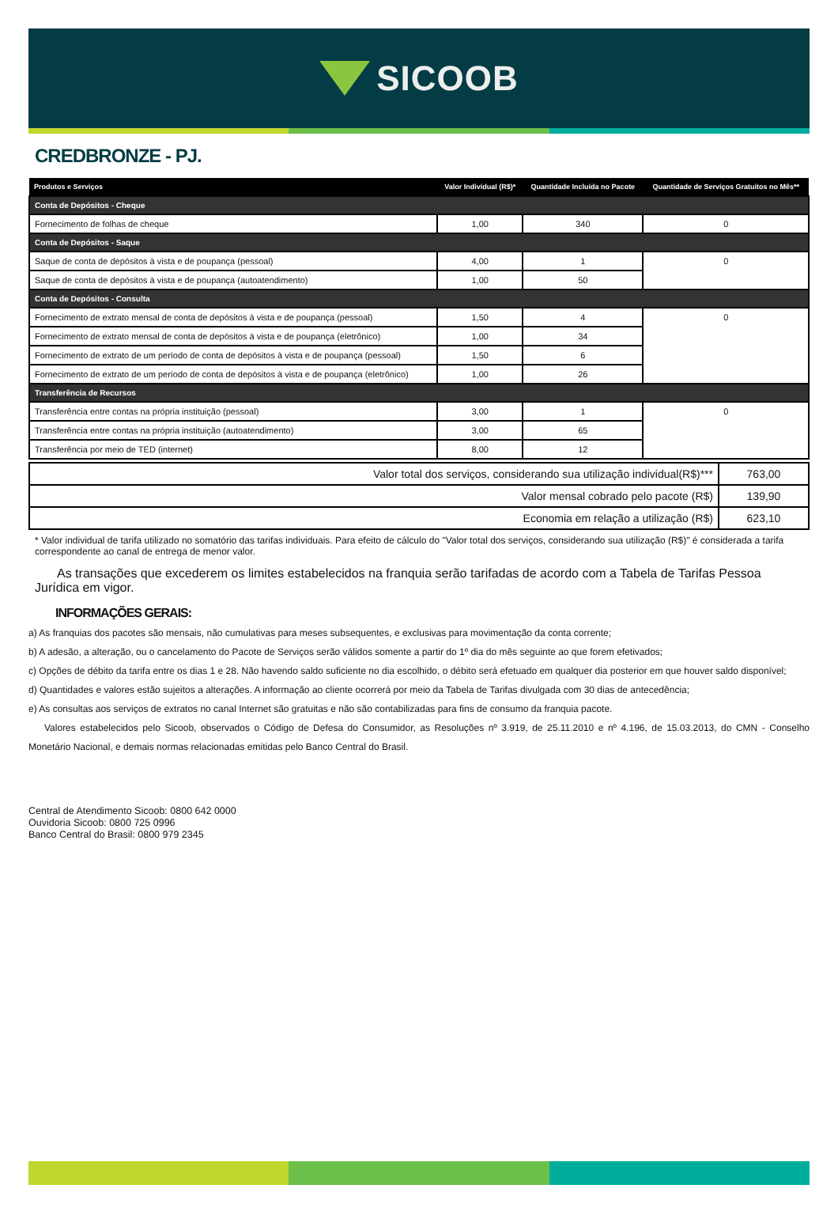SICOOB
CREDBRONZE - PJ.
| Produtos e Serviços | Valor Individual (R$)* | Quantidade Incluída no Pacote | Quantidade de Serviços Gratuitos no Mês** |
| --- | --- | --- | --- |
| Conta de Depósitos - Cheque | | | |
| Fornecimento de folhas de cheque | 1,00 | 340 | 0 |
| Conta de Depósitos - Saque | | | |
| Saque de conta de depósitos à vista e de poupança (pessoal) | 4,00 | 1 | 0 |
| Saque de conta de depósitos à vista e de poupança (autoatendimento) | 1,00 | 50 | |
| Conta de Depósitos - Consulta | | | |
| Fornecimento de extrato mensal de conta de depósitos à vista e de poupança (pessoal) | 1,50 | 4 | 0 |
| Fornecimento de extrato mensal de conta de depósitos à vista e de poupança (eletrônico) | 1,00 | 34 | |
| Fornecimento de extrato de um período de conta de depósitos à vista e de poupança (pessoal) | 1,50 | 6 | |
| Fornecimento de extrato de um período de conta de depósitos à vista e de poupança (eletrônico) | 1,00 | 26 | |
| Transferência de Recursos | | | |
| Transferência entre contas na própria instituição (pessoal) | 3,00 | 1 | 0 |
| Transferência entre contas na própria instituição (autoatendimento) | 3,00 | 65 | |
| Transferência por meio de TED (internet) | 8,00 | 12 | |
| Valor total dos serviços, considerando sua utilização individual(R$)*** | 763,00 |
| Valor mensal cobrado pelo pacote (R$) | 139,90 |
| Economia em relação a utilização (R$) | 623,10 |
* Valor individual de tarifa utilizado no somatório das tarifas individuais. Para efeito de cálculo do "Valor total dos serviços, considerando sua utilização (R$)" é considerada a tarifa correspondente ao canal de entrega de menor valor.
As transações que excederem os limites estabelecidos na franquia serão tarifadas de acordo com a Tabela de Tarifas Pessoa Jurídica em vigor.
INFORMAÇÕES GERAIS:
a) As franquias dos pacotes são mensais, não cumulativas para meses subsequentes, e exclusivas para movimentação da conta corrente;
b) A adesão, a alteração, ou o cancelamento do Pacote de Serviços serão válidos somente a partir do 1º dia do mês seguinte ao que forem efetivados;
c) Opções de débito da tarifa entre os dias 1 e 28. Não havendo saldo suficiente no dia escolhido, o débito será efetuado em qualquer dia posterior em que houver saldo disponível;
d) Quantidades e valores estão sujeitos a alterações. A informação ao cliente ocorrerá por meio da Tabela de Tarifas divulgada com 30 dias de antecedência;
e) As consultas aos serviços de extratos no canal Internet são gratuitas e não são contabilizadas para fins de consumo da franquia pacote.
Valores estabelecidos pelo Sicoob, observados o Código de Defesa do Consumidor, as Resoluções nº 3.919, de 25.11.2010 e nº 4.196, de 15.03.2013, do CMN - Conselho Monetário Nacional, e demais normas relacionadas emitidas pelo Banco Central do Brasil.
Central de Atendimento Sicoob: 0800 642 0000
Ouvidoria Sicoob: 0800 725 0996
Banco Central do Brasil: 0800 979 2345